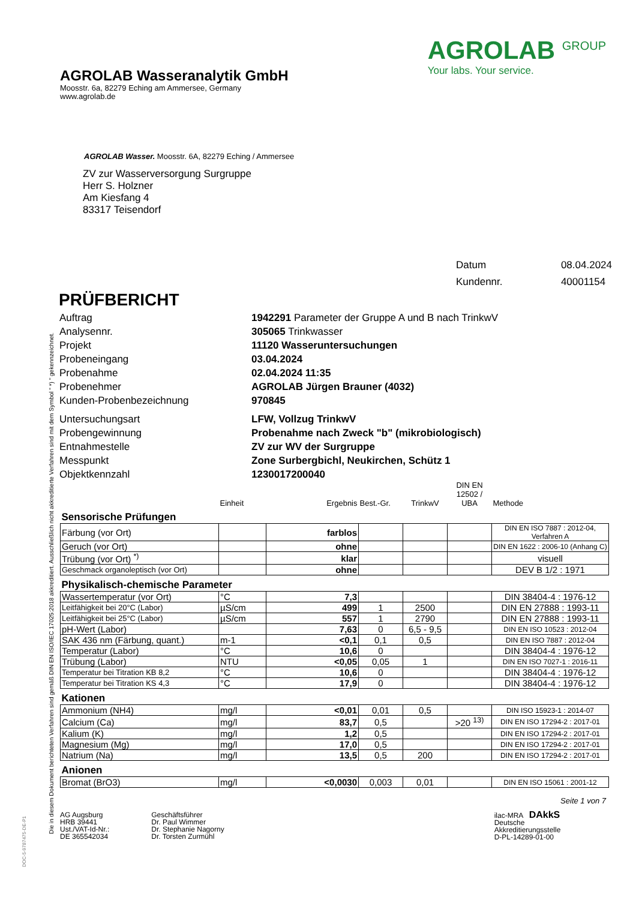Die in diesem Dokument berichteten Verfahren sind gemäß DIN EN ISO/IEC 17025:2018 akkreditiert. Ausschließlich nicht akkreditierte Verfahren sind mit dem Symbol " *) " gekennzeichnet.
AGROLAB Wasseranalytik GmbH
Moosstr. 6a, 82279 Eching am Ammersee, Germany
www.agrolab.de
AGROLAB <sup>GROUP</sup>
Your labs. Your service.
AGROLAB Wasser. Moosstr. 6A, 82279 Eching / Ammersee
ZV zur Wasserversorgung Surgruppe
Herr S. Holzner
Am Kiesfang 4
83317 Teisendorf
Datum 08.04.2024 Kundennr. 40001154
PRÜFBERICHT
Auftrag 1942291 Parameter der Gruppe A und B nach TrinkwV Analysennr. 305065 Trinkwasser Projekt 11120 Wasseruntersuchungen Probeneingang 03.04.2024 Probenahme 02.04.2024 11:35 Probenehmer AGROLAB Jürgen Brauner (4032) Kunden-Probenbezeichnung 970845 Untersuchungsart LFW, Vollzug TrinkwV Probengewinnung Probenahme nach Zweck "b" (mikrobiologisch) Entnahmestelle ZV zur WV der Surgruppe Messpunkt Zone Surbergbichl, Neukirchen, Schütz 1 Objektkennzahl 1230017200040
| | Einheit | Ergebnis | Best.-Gr. | TrinkwV | DIN EN 12502 / UBA | Methode |
| Sensorische Prüfungen | | | | | | |
| Färbung (vor Ort) | | farblos | | | | DIN EN ISO 7887 : 2012-04, Verfahren A |
| Geruch (vor Ort) | | ohne | | | | DIN EN 1622 : 2006-10 (Anhang C) |
| Trübung (vor Ort) <sup>*)</sup> | | klar | | | | visuell |
| Geschmack organoleptisch (vor Ort) | | ohne | | | | DEV B 1/2 : 1971 |
| Physikalisch-chemische Parameter | | | | | | |
| Wassertemperatur (vor Ort) | °C | 7,3 | | | | DIN 38404-4 : 1976-12 |
| Leitfähigkeit bei 20°C (Labor) | µS/cm | 499 | 1 | 2500 | | DIN EN 27888 : 1993-11 |
| Leitfähigkeit bei 25°C (Labor) | µS/cm | 557 | 1 | 2790 | | DIN EN 27888 : 1993-11 |
| pH-Wert (Labor) | | 7,63 | 0 | 6,5 - 9,5 | | DIN EN ISO 10523 : 2012-04 |
| SAK 436 nm (Färbung, quant.) | m-1 | <0,1 | 0,1 | 0,5 | | DIN EN ISO 7887 : 2012-04 |
| Temperatur (Labor) | °C | 10,6 | 0 | | | DIN 38404-4 : 1976-12 |
| Trübung (Labor) | NTU | <0,05 | 0,05 | 1 | | DIN EN ISO 7027-1 : 2016-11 |
| Temperatur bei Titration KB 8,2 | °C | 10,6 | 0 | | | DIN 38404-4 : 1976-12 |
| Temperatur bei Titration KS 4,3 | °C | 17,9 | 0 | | | DIN 38404-4 : 1976-12 |
| Kationen | | | | | | |
| Ammonium (NH4) | mg/l | <0,01 | 0,01 | 0,5 | | DIN ISO 15923-1 : 2014-07 |
| Calcium (Ca) | mg/l | 83,7 | 0,5 | | >20 <sup>13)</sup> | DIN EN ISO 17294-2 : 2017-01 |
| Kalium (K) | mg/l | 1,2 | 0,5 | | | DIN EN ISO 17294-2 : 2017-01 |
| Magnesium (Mg) | mg/l | 17,0 | 0,5 | | | DIN EN ISO 17294-2 : 2017-01 |
| Natrium (Na) | mg/l | 13,5 | 0,5 | 200 | | DIN EN ISO 17294-2 : 2017-01 |
| Anionen | | | | | | |
| Bromat (BrO3) | mg/l | <0,0030 | 0,003 | 0,01 | | DIN EN ISO 15061 : 2001-12 |
Seite 1 von 7
AG Augsburg
HRB 39441
Ust./VAT-Id-Nr.:
DE 365542034
Geschäftsführer
Dr. Paul Wimmer
Dr. Stephanie Nagorny
Dr. Torsten Zurmühl
ilac-MRA DAkkS
Deutsche
Akkreditierungsstelle
D-PL-14289-01-00
DOC-5-9787475-DE-P1